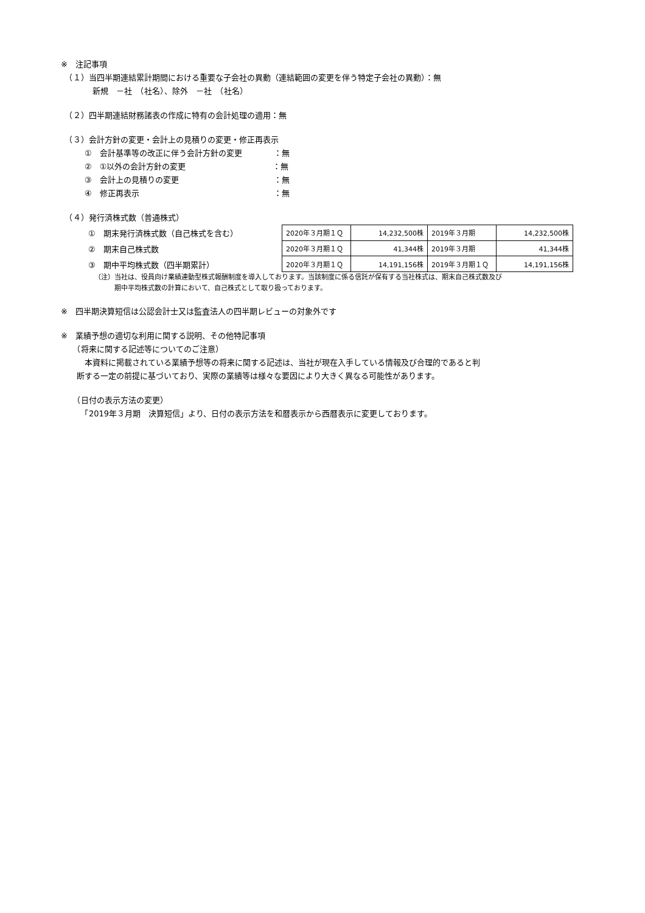※　注記事項
　（１）当四半期連結累計期間における重要な子会社の異動（連結範囲の変更を伴う特定子会社の異動）：無
　　　　新規　－社　（社名）、除外　－社　（社名）
　（２）四半期連結財務諸表の作成に特有の会計処理の適用：無
　（３）会計方針の変更・会計上の見積りの変更・修正再表示
　　　①　会計基準等の改正に伴う会計方針の変更　　　　：無
　　　②　①以外の会計方針の変更　　　　　　　　　　　：無
　　　③　会計上の見積りの変更　　　　　　　　　　　　：無
　　　④　修正再表示　　　　　　　　　　　　　　　　　：無
　（４）発行済株式数（普通株式）
①　期末発行済株式数（自己株式を含む）
②　期末自己株式数
③　期中平均株式数（四半期累計）
| 2020年３月期１Ｑ | 14,232,500株 | 2019年３月期 | 14,232,500株 |
| 2020年３月期１Ｑ | 41,344株 | 2019年３月期 | 41,344株 |
| 2020年３月期１Ｑ | 14,191,156株 | 2019年３月期１Ｑ | 14,191,156株 |
（注）当社は、役員向け業績連動型株式報酬制度を導入しております。当該制度に係る信託が保有する当社株式は、期末自己株式数及び
　　　期中平均株式数の計算において、自己株式として取り扱っております。
※　四半期決算短信は公認会計士又は監査法人の四半期レビューの対象外です
※　業績予想の適切な利用に関する説明、その他特記事項
　　（将来に関する記述等についてのご注意）
　　　本資料に掲載されている業績予想等の将来に関する記述は、当社が現在入手している情報及び合理的であると判
　　断する一定の前提に基づいており、実際の業績等は様々な要因により大きく異なる可能性があります。
　　（日付の表示方法の変更）
　　　「2019年３月期　決算短信」より、日付の表示方法を和暦表示から西暦表示に変更しております。